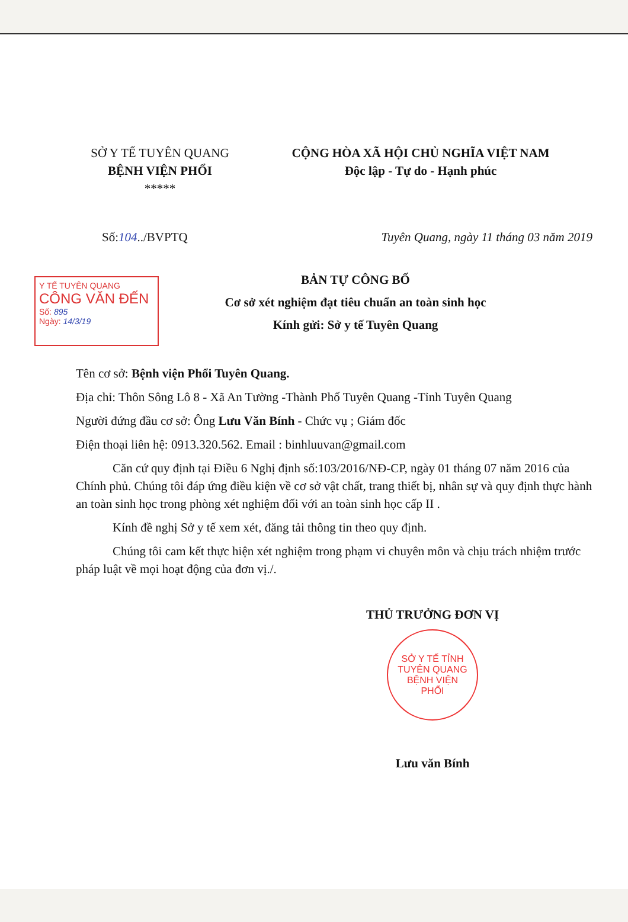SỞ Y TẾ TUYÊN QUANG
BỆNH VIỆN PHỔI
*****
CỘNG HÒA XÃ HỘI CHỦ NGHĨA VIỆT NAM
Độc lập - Tự do - Hạnh phúc
Số:104../BVPTQ Tuyên Quang, ngày 11 tháng 03 năm 2019
Y TẾ TUYÊN QUANG
CÔNG VĂN ĐẾN
Số: 895
Ngày: 14/3/19
BẢN TỰ CÔNG BỐ
Cơ sở xét nghiệm đạt tiêu chuẩn an toàn sinh học
Kính gửi: Sở y tế Tuyên Quang
Tên cơ sở: Bệnh viện Phổi Tuyên Quang.
Địa chỉ: Thôn Sông Lô 8 - Xã An Tường -Thành Phố Tuyên Quang -Tỉnh Tuyên Quang
Người đứng đầu cơ sở: Ông Lưu Văn Bính - Chức vụ ; Giám đốc
Điện thoại liên hệ: 0913.320.562. Email : binhluuvan@gmail.com
Căn cứ quy định tại Điều 6 Nghị định số:103/2016/NĐ-CP, ngày 01 tháng 07 năm 2016 của Chính phủ. Chúng tôi đáp ứng điều kiện về cơ sở vật chất, trang thiết bị, nhân sự và quy định thực hành an toàn sinh học trong phòng xét nghiệm đối với an toàn sinh học cấp II .
Kính đề nghị Sở y tế xem xét, đăng tải thông tin theo quy định.
Chúng tôi cam kết thực hiện xét nghiệm trong phạm vi chuyên môn và chịu trách nhiệm trước pháp luật về mọi hoạt động của đơn vị./.
THỦ TRƯỞNG ĐƠN VỊ
SỞ Y TẾ TỈNH TUYÊN QUANG
BỆNH VIỆN
PHỔI
Lưu văn Bính